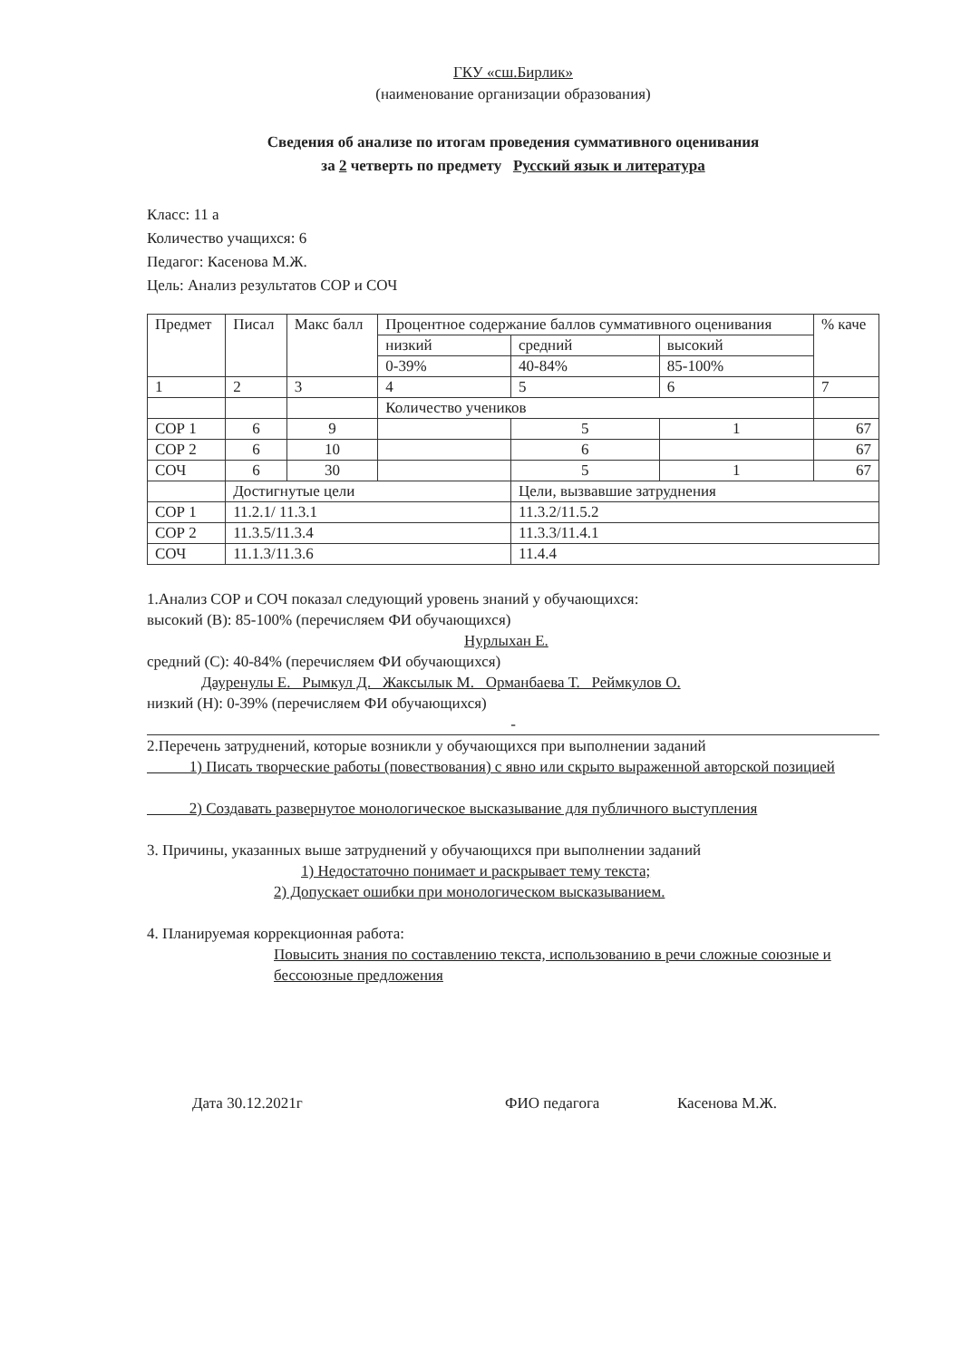ГКУ «сш.Бирлик»
(наименование организации образования)
Сведения об анализе по итогам проведения суммативного оценивания
за 2 четверть по предмету Русский язык и литература
Класс: 11 а
Количество учащихся: 6
Педагог: Касенова М.Ж.
Цель: Анализ результатов СОР и СОЧ
| Предмет | Писал | Макс балл | Процентное содержание баллов суммативного оценивания | | | % каче |
| --- | --- | --- | --- | --- | --- | --- |
| | | | низкий | средний | высокий | |
| | | | 0-39% | 40-84% | 85-100% | |
| 1 | 2 | 3 | 4 | 5 | 6 | 7 |
| | | | Количество учеников | | | |
| СОР 1 | 6 | 9 | | 5 | 1 | 67 |
| СОР 2 | 6 | 10 | | 6 | | 67 |
| СОЧ | 6 | 30 | | 5 | 1 | 67 |
| | Достигнутые цели | | | Цели, вызвавшие затруднения | | |
| СОР 1 | 11.2.1/ 11.3.1 | | | 11.3.2/11.5.2 | | |
| СОР 2 | 11.3.5/11.3.4 | | | 11.3.3/11.4.1 | | |
| СОЧ | 11.1.3/11.3.6 | | | 11.4.4 | | |
1.Анализ СОР и СОЧ показал следующий уровень знаний у обучающихся:
высокий (В): 85-100% (перечисляем ФИ обучающихся)
Нурлыхан Е.
средний (С): 40-84% (перечисляем ФИ обучающихся)
Дауренулы Е. Рымкул Д. Жаксылык М. Орманбаева Т. Реймкулов О.
низкий (Н): 0-39% (перечисляем ФИ обучающихся)
-
2.Перечень затруднений, которые возникли у обучающихся при выполнении заданий
1) Писать творческие работы (повествования) с явно или скрыто выраженной авторской позицией
2) Создавать развернутое монологическое высказывание для публичного выступления
3. Причины, указанных выше затруднений у обучающихся при выполнении заданий
1) Недостаточно понимает и раскрывает тему текста;
2) Допускает ошибки при монологическом высказыванием.
4. Планируемая коррекционная работа:
Повысить знания по составлению текста, использованию в речи сложные союзные и бессоюзные предложения
Дата 30.12.2021г ФИО педагога Касенова М.Ж.